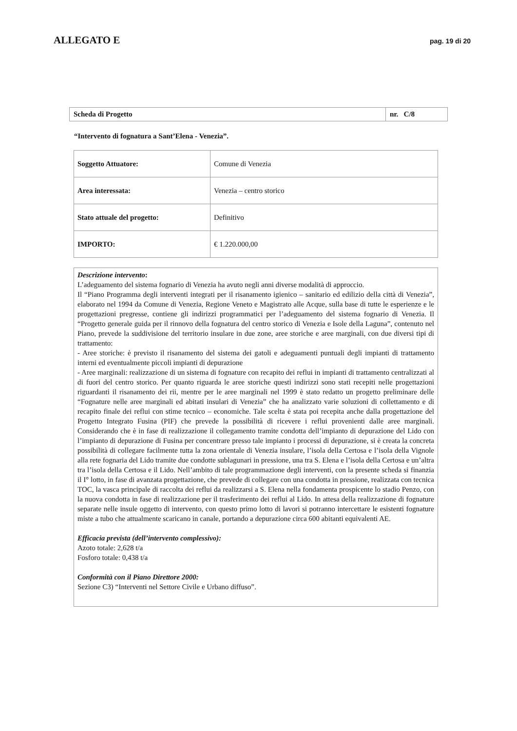ALLEGATO E
pag. 19 di 20
| Scheda di Progetto | nr. C/8 |
“Intervento di fognatura a Sant’Elena - Venezia”.
| Soggetto Attuatore: | Comune di Venezia |
| Area interessata: | Venezia – centro storico |
| Stato attuale del progetto: | Definitivo |
| IMPORTO: | € 1.220.000,00 |
Descrizione intervento:
L’adeguamento del sistema fognario di Venezia ha avuto negli anni diverse modalità di approccio.
Il “Piano Programma degli interventi integrati per il risanamento igienico – sanitario ed edilizio della città di Venezia”, elaborato nel 1994 da Comune di Venezia, Regione Veneto e Magistrato alle Acque, sulla base di tutte le esperienze e le progettazioni pregresse, contiene gli indirizzi programmatici per l’adeguamento del sistema fognario di Venezia. Il “Progetto generale guida per il rinnovo della fognatura del centro storico di Venezia e Isole della Laguna”, contenuto nel Piano, prevede la suddivisione del territorio insulare in due zone, aree storiche e aree marginali, con due diversi tipi di trattamento:
- Aree storiche: è previsto il risanamento del sistema dei gatoli e adeguamenti puntuali degli impianti di trattamento interni ed eventualmente piccoli impianti di depurazione
- Aree marginali: realizzazione di un sistema di fognature con recapito dei reflui in impianti di trattamento centralizzati al di fuori del centro storico. Per quanto riguarda le aree storiche questi indirizzi sono stati recepiti nelle progettazioni riguardanti il risanamento dei rii, mentre per le aree marginali nel 1999 è stato redatto un progetto preliminare delle “Fognature nelle aree marginali ed abitati insulari di Venezia” che ha analizzato varie soluzioni di collettamento e di recapito finale dei reflui con stime tecnico – economiche. Tale scelta è stata poi recepita anche dalla progettazione del Progetto Integrato Fusina (PIF) che prevede la possibilità di ricevere i reflui provenienti dalle aree marginali. Considerando che è in fase di realizzazione il collegamento tramite condotta dell’impianto di depurazione del Lido con l’impianto di depurazione di Fusina per concentrare presso tale impianto i processi di depurazione, si è creata la concreta possibilità di collegare facilmente tutta la zona orientale di Venezia insulare, l’isola della Certosa e l’isola della Vignole alla rete fognaria del Lido tramite due condotte sublagunari in pressione, una tra S. Elena e l’isola della Certosa e un’altra tra l’isola della Certosa e il Lido. Nell’ambito di tale programmazione degli interventi, con la presente scheda si finanzia il I° lotto, in fase di avanzata progettazione, che prevede di collegare con una condotta in pressione, realizzata con tecnica TOC, la vasca principale di raccolta dei reflui da realizzarsi a S. Elena nella fondamenta prospicente lo stadio Penzo, con la nuova condotta in fase di realizzazione per il trasferimento dei reflui al Lido. In attesa della realizzazione di fognature separate nelle insule oggetto di intervento, con questo primo lotto di lavori si potranno intercettare le esistenti fognature miste a tubo che attualmente scaricano in canale, portando a depurazione circa 600 abitanti equivalenti AE.
Efficacia prevista (dell’intervento complessivo):
Azoto totale: 2,628 t/a
Fosforo totale: 0,438 t/a
Conformità con il Piano Direttore 2000:
Sezione C3) “Interventi nel Settore Civile e Urbano diffuso”.